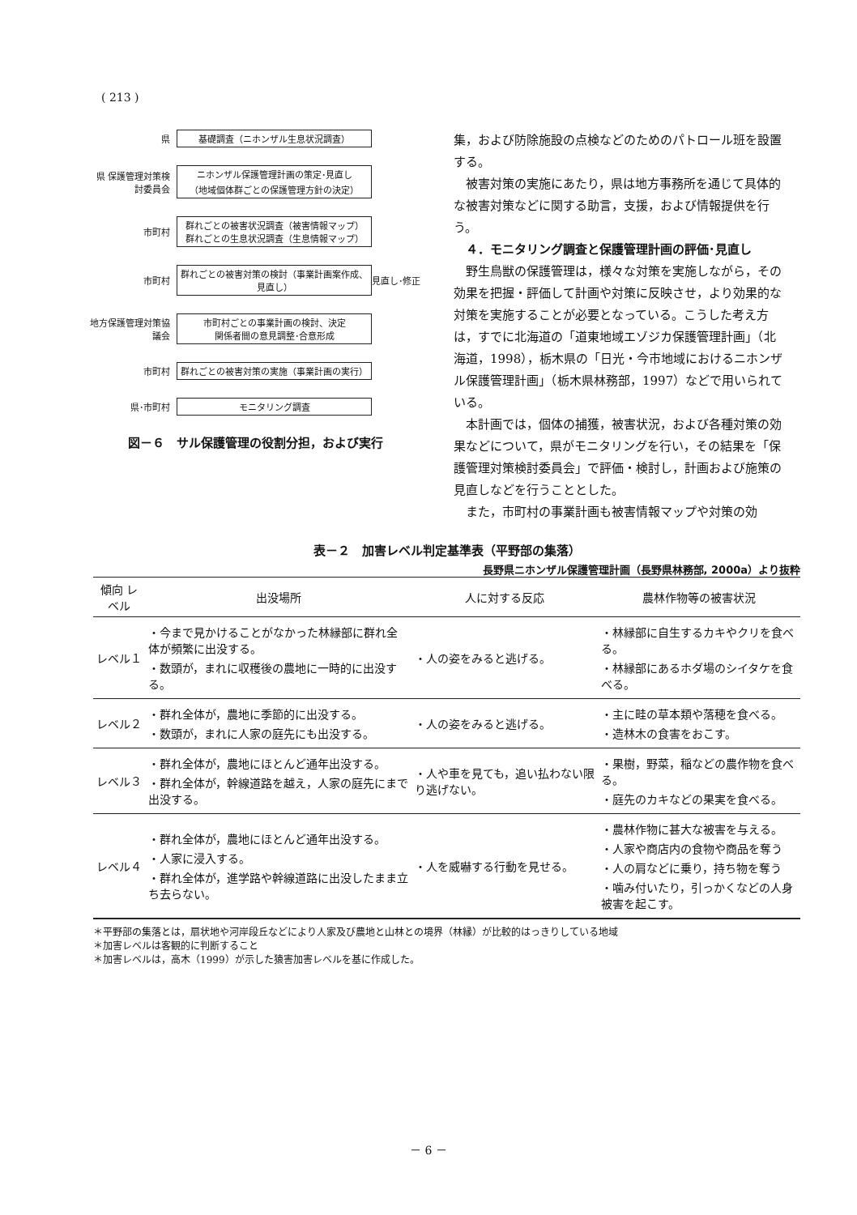( 213 )
県 基礎調査（ニホンザル生息状況調査）
県 保護管理対策検討委員会
ニホンザル保護管理計画の策定･見直し
（地域個体群ごとの保護管理方針の決定）
市町村
群れごとの被害状況調査（被害情報マップ）
群れごとの生息状況調査（生息情報マップ）
市町村
群れごとの被害対策の検討（事業計画案作成、見直し）
見直し･修正
地方保護管理対策協議会
市町村ごとの事業計画の検討、決定
関係者間の意見調整･合意形成
市町村 群れごとの被害対策の実施（事業計画の実行）
県･市町村 モニタリング調査
図－６　サル保護管理の役割分担，および実行
集，および防除施設の点検などのためのパトロール班を設置する。
被害対策の実施にあたり，県は地方事務所を通じて具体的な被害対策などに関する助言，支援，および情報提供を行う。
　４．モニタリング調査と保護管理計画の評価･見直し
野生鳥獣の保護管理は，様々な対策を実施しながら，その効果を把握・評価して計画や対策に反映させ，より効果的な対策を実施することが必要となっている。こうした考え方は，すでに北海道の「道東地域エゾジカ保護管理計画」（北海道，1998），栃木県の「日光・今市地域におけるニホンザル保護管理計画」（栃木県林務部，1997）などで用いられている。
本計画では，個体の捕獲，被害状況，および各種対策の効果などについて，県がモニタリングを行い，その結果を「保護管理対策検討委員会」で評価・検討し，計画および施策の見直しなどを行うこととした。
また，市町村の事業計画も被害情報マップや対策の効
表－２　加害レベル判定基準表（平野部の集落）
長野県ニホンザル保護管理計画（長野県林務部, 2000a）より抜粋
| 傾向 レベル | 出没場所 | 人に対する反応 | 農林作物等の被害状況 |
| --- | --- | --- | --- |
| レベル１ | ・今まで見かけることがなかった林縁部に群れ全体が頻繁に出没する。 ・数頭が，まれに収穫後の農地に一時的に出没する。 | ・人の姿をみると逃げる。 | ・林縁部に自生するカキやクリを食べる。 ・林縁部にあるホダ場のシイタケを食べる。 |
| レベル２ | ・群れ全体が，農地に季節的に出没する。 ・数頭が，まれに人家の庭先にも出没する。 | ・人の姿をみると逃げる。 | ・主に畦の草本類や落穂を食べる。 ・造林木の食害をおこす。 |
| レベル３ | ・群れ全体が，農地にほとんど通年出没する。 ・群れ全体が，幹線道路を越え，人家の庭先にまで出没する。 | ・人や車を見ても，追い払わない限り逃げない。 | ・果樹，野菜，稲などの農作物を食べる。 ・庭先のカキなどの果実を食べる。 |
| レベル４ | ・群れ全体が，農地にほとんど通年出没する。 ・人家に浸入する。 ・群れ全体が，進学路や幹線道路に出没したまま立ち去らない。 | ・人を威嚇する行動を見せる。 | ・農林作物に甚大な被害を与える。 ・人家や商店内の食物や商品を奪う ・人の肩などに乗り，持ち物を奪う ・噛み付いたり，引っかくなどの人身被害を起こす。 |
＊平野部の集落とは，扇状地や河岸段丘などにより人家及び農地と山林との境界（林縁）が比較的はっきりしている地域
＊加害レベルは客観的に判断すること
＊加害レベルは，高木（1999）が示した猿害加害レベルを基に作成した。
－ 6 －